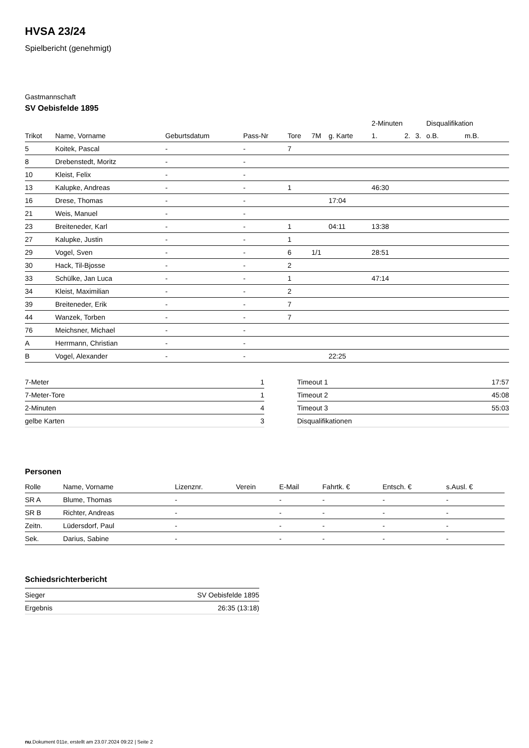HVSA 23/24
Spielbericht (genehmigt)
Gastmannschaft
SV Oebisfelde 1895
| | | | | | | | 2-Minuten | | | Disqualifikation | |
| --- | --- | --- | --- | --- | --- | --- | --- | --- | --- | --- | --- |
| Trikot | Name, Vorname | Geburtsdatum | Pass-Nr | Tore | 7M | g. Karte | 1. | 2. | 3. | o.B. | m.B. |
| 5 | Koitek, Pascal | - | - | 7 | | | | | | | |
| 8 | Drebenstedt, Moritz | - | - | | | | | | | | |
| 10 | Kleist, Felix | - | - | | | | | | | | |
| 13 | Kalupke, Andreas | - | - | 1 | | | 46:30 | | | | |
| 16 | Drese, Thomas | - | - | | | 17:04 | | | | | |
| 21 | Weis, Manuel | - | - | | | | | | | | |
| 23 | Breiteneder, Karl | - | - | 1 | | 04:11 | 13:38 | | | | |
| 27 | Kalupke, Justin | - | - | 1 | | | | | | | |
| 29 | Vogel, Sven | - | - | 6 | 1/1 | | 28:51 | | | | |
| 30 | Hack, Til-Bjosse | - | - | 2 | | | | | | | |
| 33 | Schülke, Jan Luca | - | - | 1 | | | 47:14 | | | | |
| 34 | Kleist, Maximilian | - | - | 2 | | | | | | | |
| 39 | Breiteneder, Erik | - | - | 7 | | | | | | | |
| 44 | Wanzek, Torben | - | - | 7 | | | | | | | |
| 76 | Meichsner, Michael | - | - | | | | | | | | |
| A | Herrmann, Christian | - | - | | | | | | | | |
| B | Vogel, Alexander | - | - | | | 22:25 | | | | | |
| 7-Meter | 1 |
| 7-Meter-Tore | 1 |
| 2-Minuten | 4 |
| gelbe Karten | 3 |
| Timeout 1 | 17:57 |
| Timeout 2 | 45:08 |
| Timeout 3 | 55:03 |
| Disqualifikationen | |
Personen
| Rolle | Name, Vorname | Lizenznr. | Verein | E-Mail | Fahrtk. € | Entsch. € | s.Ausl. € |
| --- | --- | --- | --- | --- | --- | --- | --- |
| SR A | Blume, Thomas | - | | - | - | - | - |
| SR B | Richter, Andreas | - | | - | - | - | - |
| Zeitn. | Lüdersdorf, Paul | - | | - | - | - | - |
| Sek. | Darius, Sabine | - | | - | - | - | - |
Schiedsrichterbericht
| Sieger | SV Oebisfelde 1895 |
| Ergebnis | 26:35 (13:18) |
nu.Dokument 011e, erstellt am 23.07.2024 09:22 | Seite 2